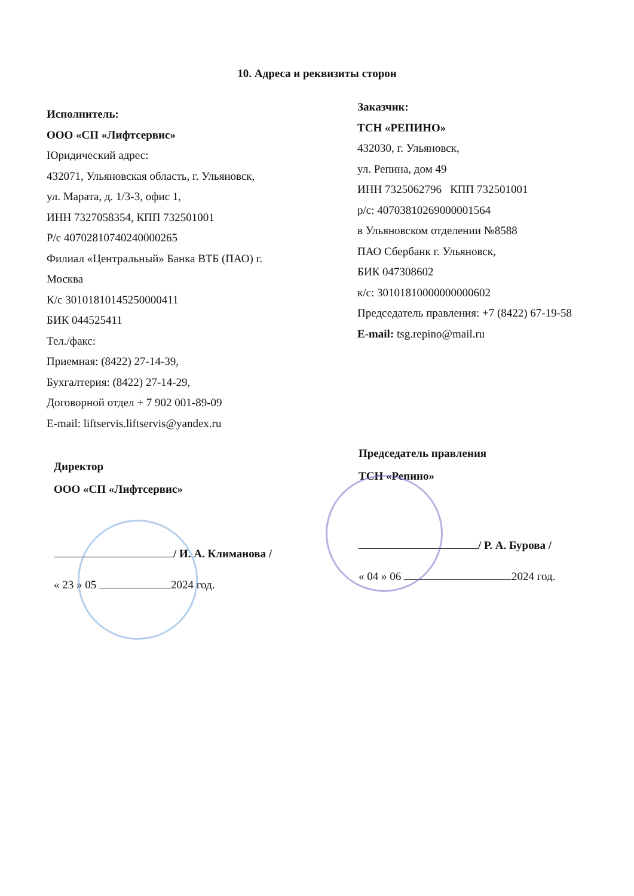10. Адреса и реквизиты сторон
Исполнитель:
ООО «СП «Лифтсервис»
Юридический адрес:
432071, Ульяновская область, г. Ульяновск,
ул. Марата, д. 1/3-3, офис 1,
ИНН 7327058354, КПП 732501001
Р/с 40702810740240000265
Филиал «Центральный» Банка ВТБ (ПАО) г.
Москва
К/с 30101810145250000411
БИК 044525411
Тел./факс:
Приемная: (8422) 27-14-39,
Бухгалтерия: (8422) 27-14-29,
Договорной отдел + 7 902 001-89-09
E-mail: liftservis.liftservis@yandex.ru
Заказчик:
ТСН «РЕПИНО»
432030, г. Ульяновск,
ул. Репина, дом 49
ИНН 7325062796 КПП 732501001
р/с: 40703810269000001564
в Ульяновском отделении №8588
ПАО Сбербанк г. Ульяновск,
БИК 047308602
к/с: 30101810000000000602
Председатель правления: +7 (8422) 67-19-58
E-mail: tsg.repino@mail.ru
Директор
ООО «СП «Лифтсервис»
/ И. А. Климанова /
« 23 » 05 2024 год.
Председатель правления
ТСН «Репино»
/ Р. А. Бурова /
« 04 » 06 2024 год.